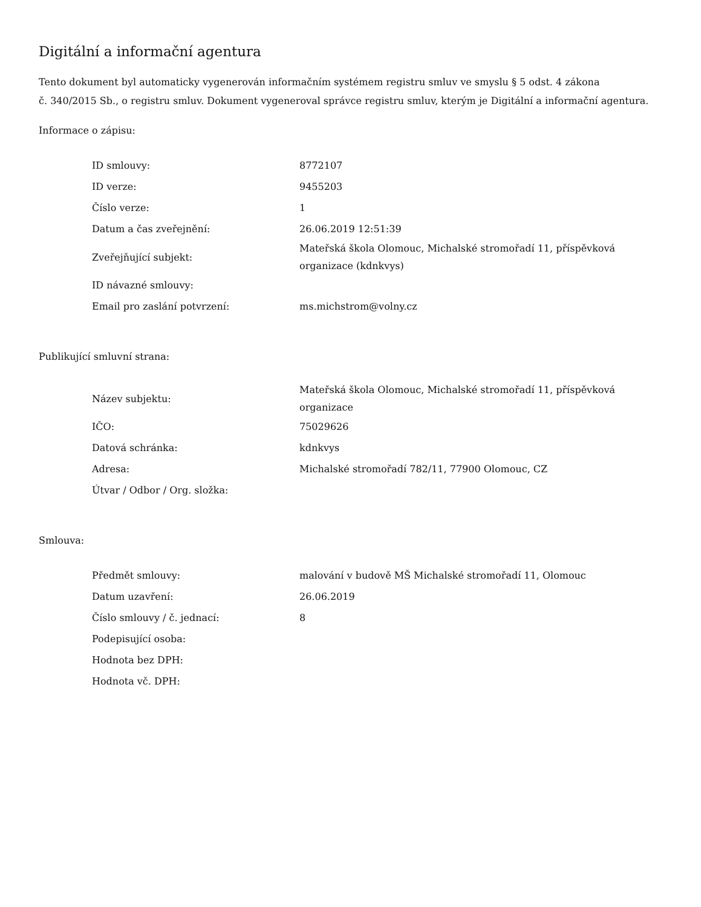Digitální a informační agentura
Tento dokument byl automaticky vygenerován informačním systémem registru smluv ve smyslu § 5 odst. 4 zákona
č. 340/2015 Sb., o registru smluv. Dokument vygeneroval správce registru smluv, kterým je Digitální a informační agentura.
Informace o zápisu:
| ID smlouvy: | 8772107 |
| ID verze: | 9455203 |
| Číslo verze: | 1 |
| Datum a čas zveřejnění: | 26.06.2019 12:51:39 |
| Zveřejňující subjekt: | Mateřská škola Olomouc, Michalské stromořadí 11, příspěvková organizace (kdnkvys) |
| ID návazné smlouvy: | |
| Email pro zaslání potvrzení: | ms.michstrom@volny.cz |
Publikující smluvní strana:
| Název subjektu: | Mateřská škola Olomouc, Michalské stromořadí 11, příspěvková organizace |
| IČO: | 75029626 |
| Datová schránka: | kdnkvys |
| Adresa: | Michalské stromořadí 782/11, 77900 Olomouc, CZ |
| Útvar / Odbor / Org. složka: | |
Smlouva:
| Předmět smlouvy: | malování v budově MŠ Michalské stromořadí 11, Olomouc |
| Datum uzavření: | 26.06.2019 |
| Číslo smlouvy / č. jednací: | 8 |
| Podepisující osoba: | |
| Hodnota bez DPH: | |
| Hodnota vč. DPH: | |